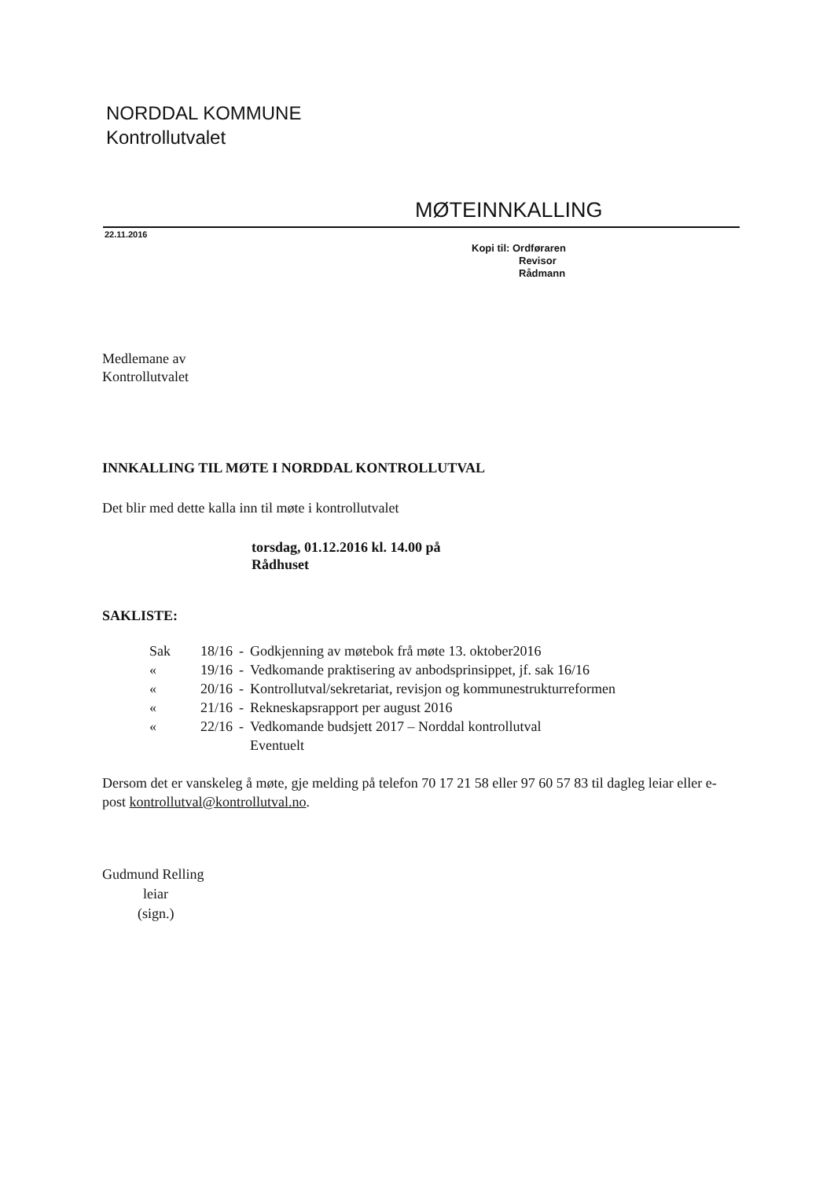NORDDAL KOMMUNE
Kontrollutvalet
MØTEINNKALLING
22.11.2016
Kopi til: Ordføraren
Revisor
Rådmann
Medlemane av
Kontrollutvalet
INNKALLING TIL MØTE I NORDDAL KONTROLLUTVAL
Det blir med dette kalla inn til møte i kontrollutvalet
torsdag, 01.12.2016 kl. 14.00 på
Rådhuset
SAKLISTE:
| Sak | 18/16 | - | Godkjenning av møtebok frå møte 13. oktober2016 |
| « | 19/16 | - | Vedkomande praktisering av anbodsprinsippet, jf. sak 16/16 |
| « | 20/16 | - | Kontrollutval/sekretariat, revisjon og kommunestrukturreformen |
| « | 21/16 | - | Rekneskapsrapport per august 2016 |
| « | 22/16 | - | Vedkomande budsjett 2017 – Norddal kontrollutval |
| | | | Eventuelt |
Dersom det er vanskeleg å møte, gje melding på telefon 70 17 21 58 eller 97 60 57 83 til dagleg leiar eller e-post kontrollutval@kontrollutval.no.
Gudmund Relling
leiar
(sign.)